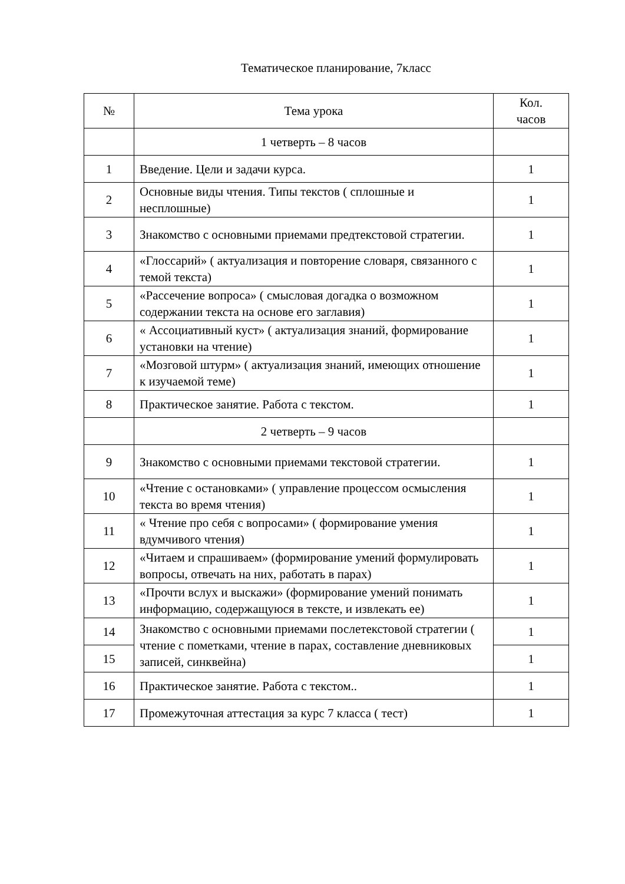Тематическое планирование, 7класс
| № | Тема урока | Кол. часов |
| --- | --- | --- |
| | 1 четверть – 8 часов | |
| 1 | Введение. Цели и задачи курса. | 1 |
| 2 | Основные виды чтения. Типы текстов ( сплошные и несплошные) | 1 |
| 3 | Знакомство с основными приемами предтекстовой стратегии. | 1 |
| 4 | «Глоссарий» ( актуализация и повторение словаря, связанного с темой текста) | 1 |
| 5 | «Рассечение вопроса» ( смысловая догадка о возможном содержании текста на основе его заглавия) | 1 |
| 6 | « Ассоциативный куст» ( актуализация знаний, формирование установки на чтение) | 1 |
| 7 | «Мозговой штурм» ( актуализация знаний, имеющих отношение к изучаемой теме) | 1 |
| 8 | Практическое занятие. Работа с текстом. | 1 |
| | 2 четверть – 9 часов | |
| 9 | Знакомство с основными приемами текстовой стратегии. | 1 |
| 10 | «Чтение с остановками» ( управление процессом осмысления текста во время чтения) | 1 |
| 11 | « Чтение про себя с вопросами» ( формирование умения вдумчивого чтения) | 1 |
| 12 | «Читаем и спрашиваем» (формирование умений формулировать вопросы, отвечать на них, работать в парах) | 1 |
| 13 | «Прочти вслух и выскажи» (формирование умений понимать информацию, содержащуюся в тексте, и извлекать ее) | 1 |
| 14 | Знакомство с основными приемами послетекстовой стратегии ( чтение с пометками, чтение в парах, составление дневниковых записей, синквейна) | 1 |
| 15 | | 1 |
| 16 | Практическое занятие. Работа с текстом.. | 1 |
| 17 | Промежуточная аттестация за курс 7 класса ( тест) | 1 |